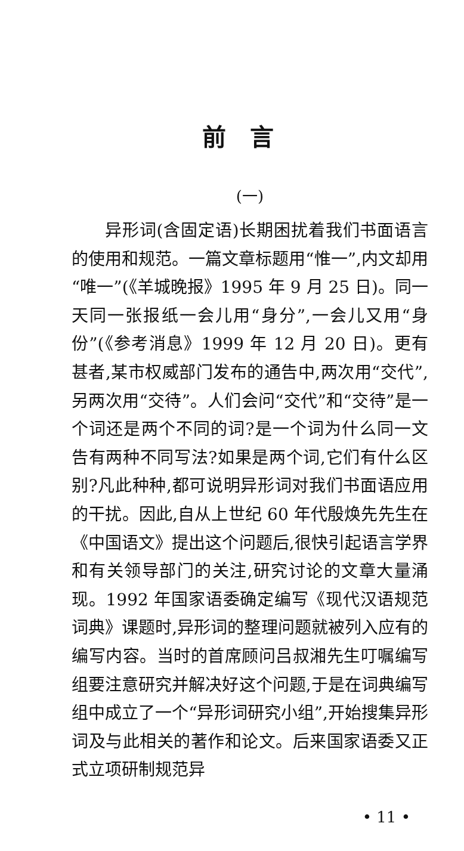前言
(一)
异形词(含固定语)长期困扰着我们书面语言的使用和规范。一篇文章标题用“惟一”,内文却用“唯一”(《羊城晚报》1995 年 9 月 25 日)。同一天同一张报纸一会儿用“身分”,一会儿又用“身份”(《参考消息》1999 年 12 月 20 日)。更有甚者,某市权威部门发布的通告中,两次用“交代”,另两次用“交待”。人们会问“交代”和“交待”是一个词还是两个不同的词?是一个词为什么同一文告有两种不同写法?如果是两个词,它们有什么区别?凡此种种,都可说明异形词对我们书面语应用的干扰。因此,自从上世纪 60 年代殷焕先先生在《中国语文》提出这个问题后,很快引起语言学界和有关领导部门的关注,研究讨论的文章大量涌现。1992 年国家语委确定编写《现代汉语规范词典》课题时,异形词的整理问题就被列入应有的编写内容。当时的首席顾问吕叔湘先生叮嘱编写组要注意研究并解决好这个问题,于是在词典编写组中成立了一个“异形词研究小组”,开始搜集异形词及与此相关的著作和论文。后来国家语委又正式立项研制规范异
• 11 •